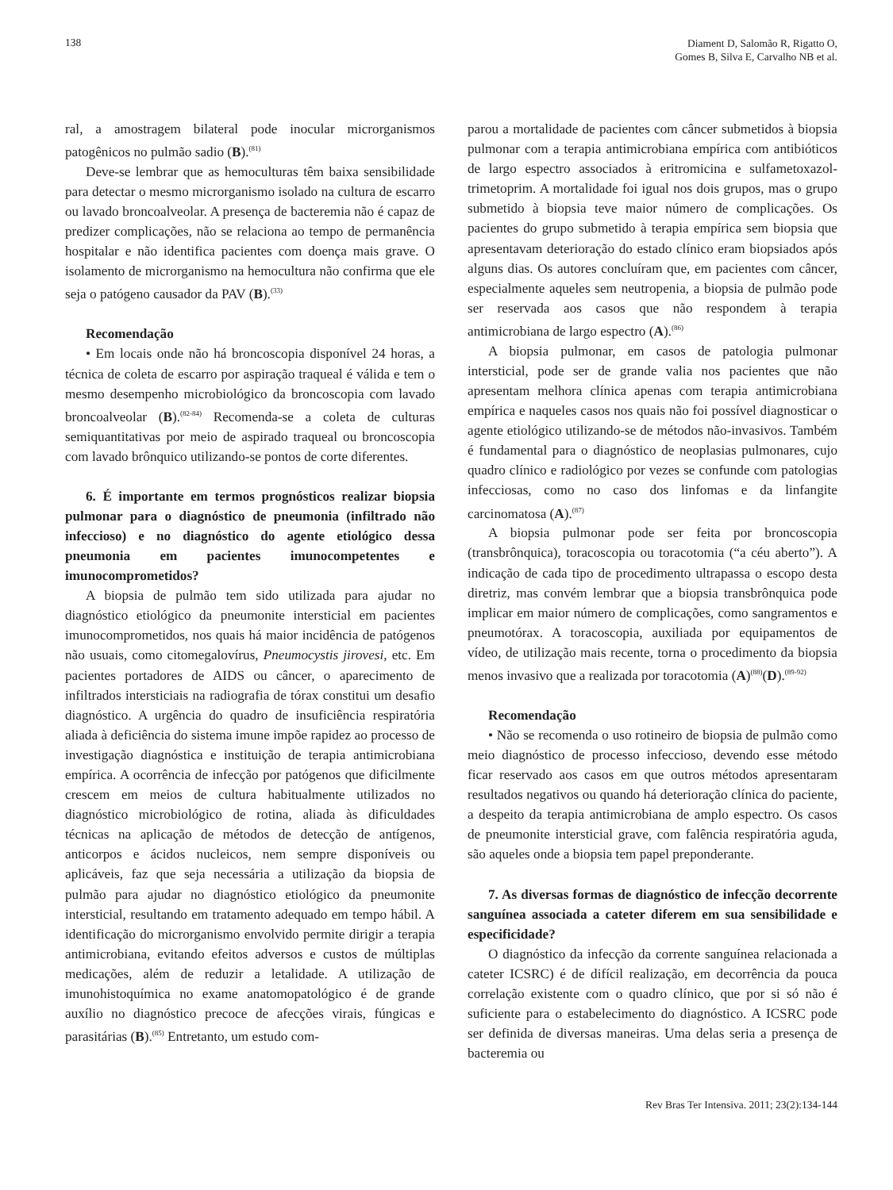138
Diament D, Salomão R, Rigatto O,
Gomes B, Silva E, Carvalho NB et al.
ral, a amostragem bilateral pode inocular microrganismos patogênicos no pulmão sadio (B).<sup>(81)</sup>
Deve-se lembrar que as hemoculturas têm baixa sensibilidade para detectar o mesmo microrganismo isolado na cultura de escarro ou lavado broncoalveolar. A presença de bacteremia não é capaz de predizer complicações, não se relaciona ao tempo de permanência hospitalar e não identifica pacientes com doença mais grave. O isolamento de microrganismo na hemocultura não confirma que ele seja o patógeno causador da PAV (B).<sup>(33)</sup>
Recomendação
• Em locais onde não há broncoscopia disponível 24 horas, a técnica de coleta de escarro por aspiração traqueal é válida e tem o mesmo desempenho microbiológico da broncoscopia com lavado broncoalveolar (B).<sup>(82-84)</sup> Recomenda-se a coleta de culturas semiquantitativas por meio de aspirado traqueal ou broncoscopia com lavado brônquico utilizando-se pontos de corte diferentes.
6. É importante em termos prognósticos realizar biopsia pulmonar para o diagnóstico de pneumonia (infiltrado não infeccioso) e no diagnóstico do agente etiológico dessa pneumonia em pacientes imunocompetentes e imunocomprometidos?
A biopsia de pulmão tem sido utilizada para ajudar no diagnóstico etiológico da pneumonite intersticial em pacientes imunocomprometidos, nos quais há maior incidência de patógenos não usuais, como citomegalovírus, Pneumocystis jirovesi, etc. Em pacientes portadores de AIDS ou câncer, o aparecimento de infiltrados intersticiais na radiografia de tórax constitui um desafio diagnóstico. A urgência do quadro de insuficiência respiratória aliada à deficiência do sistema imune impõe rapidez ao processo de investigação diagnóstica e instituição de terapia antimicrobiana empírica. A ocorrência de infecção por patógenos que dificilmente crescem em meios de cultura habitualmente utilizados no diagnóstico microbiológico de rotina, aliada às dificuldades técnicas na aplicação de métodos de detecção de antígenos, anticorpos e ácidos nucleicos, nem sempre disponíveis ou aplicáveis, faz que seja necessária a utilização da biopsia de pulmão para ajudar no diagnóstico etiológico da pneumonite intersticial, resultando em tratamento adequado em tempo hábil. A identificação do microrganismo envolvido permite dirigir a terapia antimicrobiana, evitando efeitos adversos e custos de múltiplas medicações, além de reduzir a letalidade. A utilização de imunohistoquímica no exame anatomopatológico é de grande auxílio no diagnóstico precoce de afecções virais, fúngicas e parasitárias (B).<sup>(85)</sup> Entretanto, um estudo com-
parou a mortalidade de pacientes com câncer submetidos à biopsia pulmonar com a terapia antimicrobiana empírica com antibióticos de largo espectro associados à eritromicina e sulfametoxazol-trimetoprim. A mortalidade foi igual nos dois grupos, mas o grupo submetido à biopsia teve maior número de complicações. Os pacientes do grupo submetido à terapia empírica sem biopsia que apresentavam deterioração do estado clínico eram biopsiados após alguns dias. Os autores concluíram que, em pacientes com câncer, especialmente aqueles sem neutropenia, a biopsia de pulmão pode ser reservada aos casos que não respondem à terapia antimicrobiana de largo espectro (A).<sup>(86)</sup>
A biopsia pulmonar, em casos de patologia pulmonar intersticial, pode ser de grande valia nos pacientes que não apresentam melhora clínica apenas com terapia antimicrobiana empírica e naqueles casos nos quais não foi possível diagnosticar o agente etiológico utilizando-se de métodos não-invasivos. Também é fundamental para o diagnóstico de neoplasias pulmonares, cujo quadro clínico e radiológico por vezes se confunde com patologias infecciosas, como no caso dos linfomas e da linfangite carcinomatosa (A).<sup>(87)</sup>
A biopsia pulmonar pode ser feita por broncoscopia (transbrônquica), toracoscopia ou toracotomia (“a céu aberto”). A indicação de cada tipo de procedimento ultrapassa o escopo desta diretriz, mas convém lembrar que a biopsia transbrônquica pode implicar em maior número de complicações, como sangramentos e pneumotórax. A toracoscopia, auxiliada por equipamentos de vídeo, de utilização mais recente, torna o procedimento da biopsia menos invasivo que a realizada por toracotomia (A)<sup>(88)</sup>(D).<sup>(89-92)</sup>
Recomendação
• Não se recomenda o uso rotineiro de biopsia de pulmão como meio diagnóstico de processo infeccioso, devendo esse método ficar reservado aos casos em que outros métodos apresentaram resultados negativos ou quando há deterioração clínica do paciente, a despeito da terapia antimicrobiana de amplo espectro. Os casos de pneumonite intersticial grave, com falência respiratória aguda, são aqueles onde a biopsia tem papel preponderante.
7. As diversas formas de diagnóstico de infecção decorrente sanguínea associada a cateter diferem em sua sensibilidade e especificidade?
O diagnóstico da infecção da corrente sanguínea relacionada a cateter ICSRC) é de difícil realização, em decorrência da pouca correlação existente com o quadro clínico, que por si só não é suficiente para o estabelecimento do diagnóstico. A ICSRC pode ser definida de diversas maneiras. Uma delas seria a presença de bacteremia ou
Rev Bras Ter Intensiva. 2011; 23(2):134-144